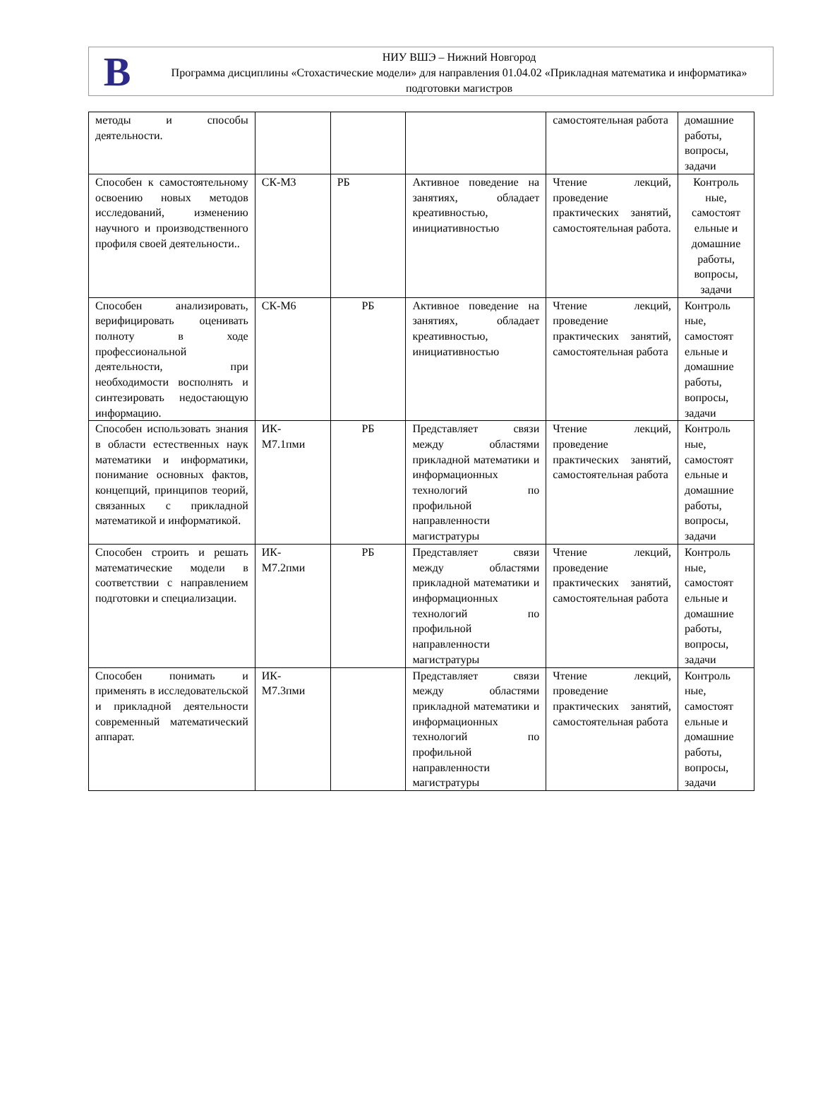B
НИУ ВШЭ – Нижний Новгород
Программа дисциплины «Стохастические модели» для направления 01.04.02 «Прикладная математика и информатика» подготовки магистров
| методы и способы деятельности. | | | | самостоятельная работа | домашние работы, вопросы, задачи |
| Способен к самостоятельному освоению новых методов исследований, изменению научного и производственного профиля своей деятельности.. | СК-М3 | РБ | Активное поведение на занятиях, обладает креативностью, инициативностью | Чтение лекций, проведение практических занятий, самостоятельная работа. | Контроль ные, самостоят ельные и домашние работы, вопросы, задачи |
| Способен анализировать, верифицировать оценивать полноту в ходе профессиональной деятельности, при необходимости восполнять и синтезировать недостающую информацию. | СК-М6 | РБ | Активное поведение на занятиях, обладает креативностью, инициативностью | Чтение лекций, проведение практических занятий, самостоятельная работа | Контроль ные, самостоят ельные и домашние работы, вопросы, задачи |
| Способен использовать знания в области естественных наук математики и информатики, понимание основных фактов, концепций, принципов теорий, связанных с прикладной математикой и информатикой. | ИК-М7.1пми | РБ | Представляет связи между областями прикладной математики и информационных технологий по профильной направленности магистратуры | Чтение лекций, проведение практических занятий, самостоятельная работа | Контроль ные, самостоят ельные и домашние работы, вопросы, задачи |
| Способен строить и решать математические модели в соответствии с направлением подготовки и специализации. | ИК-М7.2пми | РБ | Представляет связи между областями прикладной математики и информационных технологий по профильной направленности магистратуры | Чтение лекций, проведение практических занятий, самостоятельная работа | Контроль ные, самостоят ельные и домашние работы, вопросы, задачи |
| Способен понимать и применять в исследовательской и прикладной деятельности современный математический аппарат. | ИК-М7.3пми | | Представляет связи между областями прикладной математики и информационных технологий по профильной направленности магистратуры | Чтение лекций, проведение практических занятий, самостоятельная работа | Контроль ные, самостоят ельные и домашние работы, вопросы, задачи |